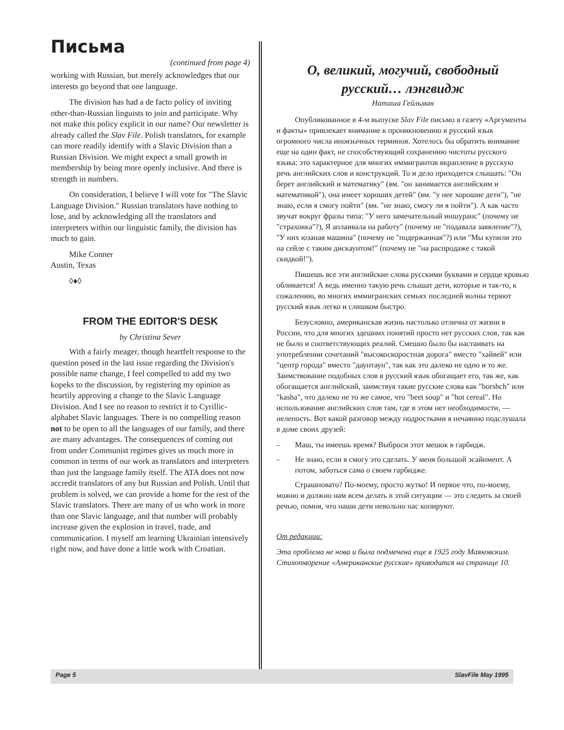Письма
(continued from page 4)
working with Russian, but merely acknowledges that our interests go beyond that one language.
The division has had a de facto policy of inviting other-than-Russian linguists to join and participate. Why not make this policy explicit in our name? Our newsletter is already called the Slav File. Polish translators, for example can more readily identify with a Slavic Division than a Russian Division. We might expect a small growth in membership by being more openly inclusive. And there is strength in numbers.
On consideration, I believe I will vote for "The Slavic Language Division." Russian translators have nothing to lose, and by acknowledging all the translators and interpreters within our linguistic family, the division has much to gain.
Mike Conner
Austin, Texas
◊♦◊
FROM THE EDITOR'S DESK
by Christina Sever
With a fairly meager, though heartfelt response to the question posed in the last issue regarding the Division's possible name change, I feel compelled to add my two kopeks to the discussion, by registering my opinion as heartily approving a change to the Slavic Language Division. And I see no reason to restrict it to Cyrillic-alphabet Slavic languages. There is no compelling reason not to be open to all the languages of our family, and there are many advantages. The consequences of coming out from under Communist regimes gives us much more in common in terms of our work as translators and interpreters than just the language family itself. The ATA does not now accredit translators of any but Russian and Polish. Until that problem is solved, we can provide a home for the rest of the Slavic translators. There are many of us who work in more than one Slavic language, and that number will probably increase given the explosion in travel, trade, and communication. I myself am learning Ukrainian intensively right now, and have done a little work with Croatian.
О, великий, могучий, свободный русский… лэнгвидж
Наташа Гейльман
Опубликованное в 4-м выпуске Slav File письмо в газету «Аргументы и факты» привлекает внимание к проникновению в русский язык огромного числа иноязычных терминов. Хотелось бы обратить внимание еще на один факт, не способствующий сохранению чистоты русского языка: это характерное для многих иммигрантов вкрапление в русскую речь английских слов и конструкций. То и дело приходится слышать: "Он берет английский и математику" (вм. "он занимается английским и математикой"), она имеет хороших детей" (вм. "у нее хорошие дети"), "не знаю, если я смогу пойти" (вм. "не знаю, смогу ли я пойти"). А как часто звучат вокруг фразы типа: "У него замечательный иншуранс" (почему не "страховка"?), Я аплаивала на работу" (почему не "подавала заявление"?), "У них юзаная машина" (почему не "подержанная"?) или "Мы купили это на сейле с таким дискаунтом!" (почему не "на распродаже с такой скидкой!").
Пишешь все эти английские слова русскими буквами и сердце кровью обливается! А ведь именно такую речь слышат дети, которые и так-то, к сожалению, во многих иммигранских семьях последней волны теряют русский язык легко и слишком быстро.
Безусловно, американская жизнь настолько отлична от жизни в России, что для многих здешних понятий просто нет русских слов, так как не было и соответствующих реалий. Смешно было бы настаивать на употреблении сочетаний "высокоскоростная дорога" вместо "хайвей" или "центр города" вместо "даунтаун", так как это далеко не одно и то же. Заимствование подобных слов в русский язык обогащает его, так же, как обогащается английский, заимствуя такие русские слова как "borshch" или "kasha", что далеко не то же самое, что "beet soup" и "hot cereal". Но использование английских слов там, где в этом нет необходимости, — нелепость. Вот какой разговор между подростками я нечаянно подслушала в доме своих друзей:
– Маш, ты имеешь время? Выброси этот мешок в гарбидж.
– Не знаю, если я смогу это сделать. У меня большой эсайнмент. А потом, заботься сама о своем гарбидже.
Страшновато? По-моему, просто жутко! И первое что, по-моему, можно и должно нам всем делать в этой ситуации — это следить за своей речью, помня, что наши дети невольно нас копируют.
От редакции:
Эта проблема не нова и была подмечена еще в 1925 году Маяковским. Стихотворение «Американские русские» приводится на странице 10.
Page 5 SlavFile May 1995